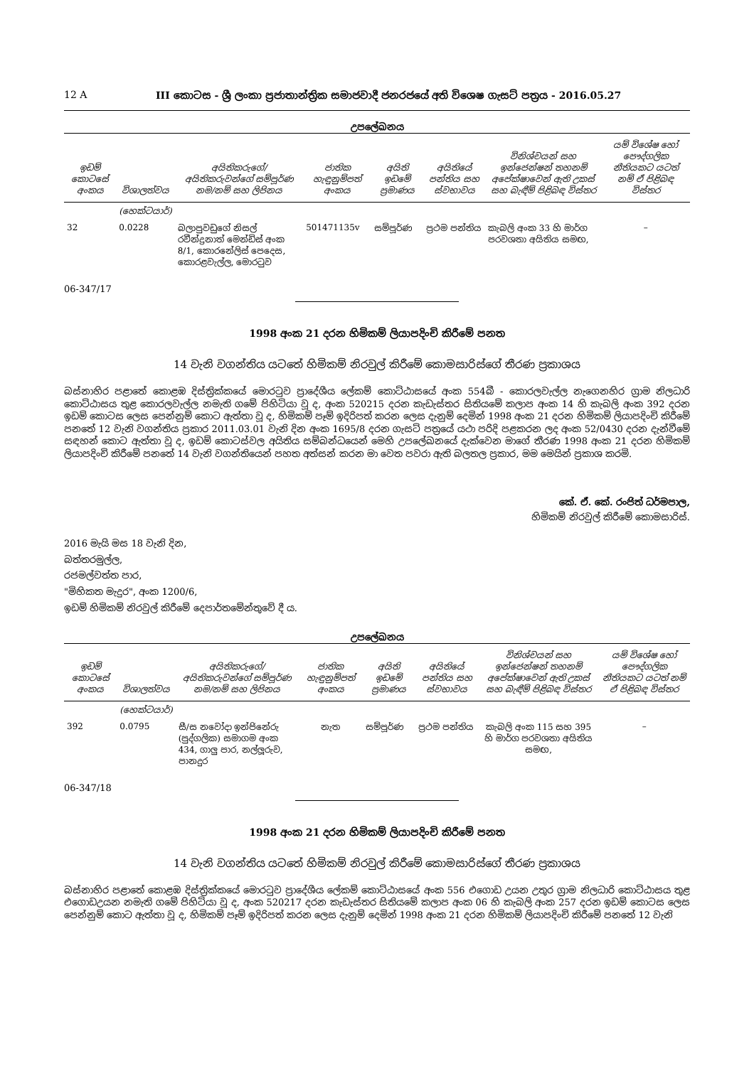12 A III කොටස - ශ්‍රී ලංකා ප්‍රජාතාන්ත්‍රික සමාජවාදී ජනරජයේ අති විශෙෂ ගැසට් පත්‍රය - 2016.05.27
උපලේඛනය
| ඉඩම් කොටසේ අංකය | විශාලත්වය | අයිතිකරුගේ/අයිතිකරුවන්ගේ සම්පූර්ණ නම/නම් සහ ලිපිනය | ජාතික හැඳුනුම්පත් අංකය | අයිති ඉඩමේ ප්‍රමාණය | අයිතියේ පන්තිය සහ ස්වභාවය | විනිශ්චයන් සහ ඉන්ජෙන්ෂන් තහනම් අපේක්ෂාවෙන් ඇති උකස් සහ බැඳීම් පිළිබඳ විස්තර | යම් විශේෂ හෝ පෞද්ගලික නීතියකට යටත් නම් ඒ පිළිබඳ විස්තර |
| --- | --- | --- | --- | --- | --- | --- | --- |
| | (හෙක්ටයාර්) | | | | | | |
| 32 | 0.0228 | බලාපුවඩුගේ නිසල් රවීන්ද්‍රනාත් මෙන්ඩිස් අංක 8/1, කොරනේලිස් පෙදෙස, කොරළවැල්ල, මොරටුව | 501471135v | සම්පූර්ණ | ප්‍රථම පන්තිය | කැබලි අංක 33 හි මාර්ග පරවශතා අයිතිය සමඟ, | – |
06-347/17
1998 අංක 21 දරන හිමිකම් ලියාපදිංචි කිරීමේ පනත
14 වැනි වගන්තිය යටතේ හිමිකම් නිරවුල් කිරීමේ කොමසාරිස්ගේ තීරණ ප්‍රකාශය
බස්නාහිර පළාතේ කොළඹ දිස්ත්‍රික්කයේ මොරටුව ප්‍රාදේශීය ලේකම් කොට්ඨාසයේ අංක 554බී - කොරලවැල්ල නැගෙනහිර ග්‍රාම නිලධාරි කොට්ඨාසය තුළ කොරලවැල්ල නමැති ගමේ පිහිටියා වූ ද, අංක 520215 දරන කැඩැස්තර සිතියමේ කලාප අංක 14 හි කැබලි අංක 392 දරන ඉඩම් කොටස ලෙස පෙන්නුම් කොට ඇත්තා වූ ද, හිමිකම් පෑම් ඉදිරිපත් කරන ලෙස දැනුම් දෙමින් 1998 අංක 21 දරන හිමිකම් ලියාපදිංචි කිරීමේ පනතේ 12 වැනි වගන්තිය ප්‍රකාර 2011.03.01 වැනි දින අංක 1695/8 දරන ගැසට් පත්‍රයේ යථා පරිදි පළකරන ලද අංක 52/0430 දරන දැන්වීමේ සඳහන් කොට ඇත්තා වූ ද, ඉඩම් කොටස්වල අයිතිය සම්බන්ධයෙන් මෙහි උපලේඛනයේ දැක්වෙන මාගේ තීරණ 1998 අංක 21 දරන හිමිකම් ලියාපදිංචි කිරීමේ පනතේ 14 වැනි වගන්තියෙන් පහත අත්සන් කරන මා වෙත පවරා ඇති බලතල ප්‍රකාර, මම මෙයින් ප්‍රකාශ කරමි.
කේ. ඒ. කේ. රංජිත් ධර්මපාල,
හිමිකම් නිරවුල් කිරීමේ කොමසාරිස්.
2016 මැයි මස 18 වැනි දින,
බත්තරමුල්ල,
රජමල්වත්ත පාර,
"මිහිකත මැදුර", අංක 1200/6,
ඉඩම් හිමිකම් නිරවුල් කිරීමේ දෙපාර්තමේන්තුවේ දී ය.
උපලේඛනය
| ඉඩම් කොටසේ අංකය | විශාලත්වය | අයිතිකරුගේ/අයිතිකරුවන්ගේ සම්පූර්ණ නම/නම් සහ ලිපිනය | ජාතික හැඳුනුම්පත් අංකය | අයිති ඉඩමේ ප්‍රමාණය | අයිතියේ පන්තිය සහ ස්වභාවය | විනිශ්චයන් සහ ඉන්ජෙන්ෂන් තහනම් අපේක්ෂාවෙන් ඇති උකස් සහ බැඳීම් පිළිබඳ විස්තර | යම් විශේෂ හෝ පෞද්ගලික නීතියකට යටත් නම් ඒ පිළිබඳ විස්තර |
| --- | --- | --- | --- | --- | --- | --- | --- |
| | (හෙක්ටයාර්) | | | | | | |
| 392 | 0.0795 | සී/ස නවෝදා ඉන්ජිනේරු (පුද්ගලික) සමාගම අංක 434, ගාලු පාර, නල්ලූරුව, පානදුර | නැත | සම්පූර්ණ | ප්‍රථම පන්තිය | කැබලි අංක 115 සහ 395 හි මාර්ග පරවශතා අයිතිය සමඟ, | – |
06-347/18
1998 අංක 21 දරන හිමිකම් ලියාපදිංචි කිරීමේ පනත
14 වැනි වගන්තිය යටතේ හිමිකම් නිරවුල් කිරීමේ කොමසාරිස්ගේ තීරණ ප්‍රකාශය
බස්නාහිර පළාතේ කොළඹ දිස්ත්‍රික්කයේ මොරටුව ප්‍රාදේශීය ලේකම් කොට්ඨාසයේ අංක 556 එගොඩ උයන උතුර ග්‍රාම නිලධාරි කොට්ඨාසය තුළ එගොඩඋයන නමැති ගමේ පිහිටියා වූ ද, අංක 520217 දරන කැඩැස්තර සිතියමේ කලාප අංක 06 හි කැබලි අංක 257 දරන ඉඩම් කොටස ලෙස පෙන්නුම් කොට ඇත්තා වූ ද, හිමිකම් පෑම් ඉදිරිපත් කරන ලෙස දැනුම් දෙමින් 1998 අංක 21 දරන හිමිකම් ලියාපදිංචි කිරීමේ පනතේ 12 වැනි